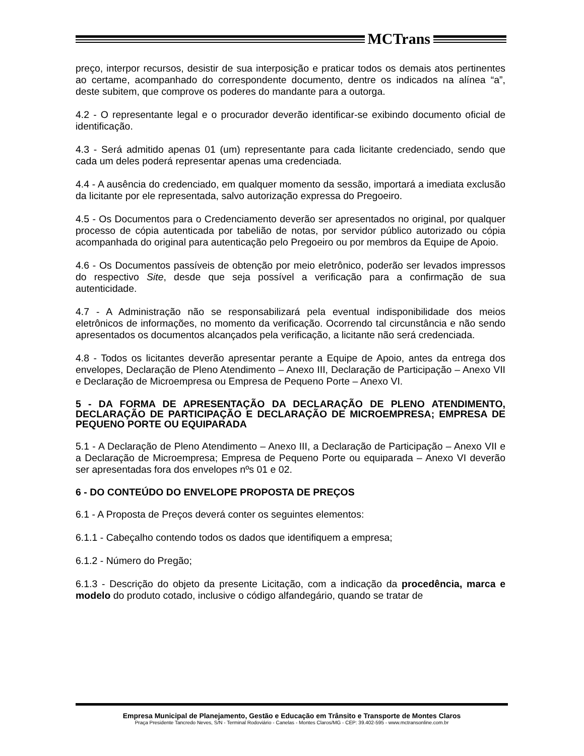MCTrans
preço, interpor recursos, desistir de sua interposição e praticar todos os demais atos pertinentes ao certame, acompanhado do correspondente documento, dentre os indicados na alínea “a”, deste subitem, que comprove os poderes do mandante para a outorga.
4.2 - O representante legal e o procurador deverão identificar-se exibindo documento oficial de identificação.
4.3 - Será admitido apenas 01 (um) representante para cada licitante credenciado, sendo que cada um deles poderá representar apenas uma credenciada.
4.4 - A ausência do credenciado, em qualquer momento da sessão, importará a imediata exclusão da licitante por ele representada, salvo autorização expressa do Pregoeiro.
4.5 - Os Documentos para o Credenciamento deverão ser apresentados no original, por qualquer processo de cópia autenticada por tabelião de notas, por servidor público autorizado ou cópia acompanhada do original para autenticação pelo Pregoeiro ou por membros da Equipe de Apoio.
4.6 - Os Documentos passíveis de obtenção por meio eletrônico, poderão ser levados impressos do respectivo Site, desde que seja possível a verificação para a confirmação de sua autenticidade.
4.7 - A Administração não se responsabilizará pela eventual indisponibilidade dos meios eletrônicos de informações, no momento da verificação. Ocorrendo tal circunstância e não sendo apresentados os documentos alcançados pela verificação, a licitante não será credenciada.
4.8 - Todos os licitantes deverão apresentar perante a Equipe de Apoio, antes da entrega dos envelopes, Declaração de Pleno Atendimento – Anexo III, Declaração de Participação – Anexo VII e Declaração de Microempresa ou Empresa de Pequeno Porte – Anexo VI.
5 - DA FORMA DE APRESENTAÇÃO DA DECLARAÇÃO DE PLENO ATENDIMENTO, DECLARAÇÃO DE PARTICIPAÇÃO E DECLARAÇÃO DE MICROEMPRESA; EMPRESA DE PEQUENO PORTE OU EQUIPARADA
5.1 - A Declaração de Pleno Atendimento – Anexo III, a Declaração de Participação – Anexo VII e a Declaração de Microempresa; Empresa de Pequeno Porte ou equiparada – Anexo VI deverão ser apresentadas fora dos envelopes nºs 01 e 02.
6 - DO CONTEÚDO DO ENVELOPE PROPOSTA DE PREÇOS
6.1 - A Proposta de Preços deverá conter os seguintes elementos:
6.1.1 - Cabeçalho contendo todos os dados que identifiquem a empresa;
6.1.2 - Número do Pregão;
6.1.3 - Descrição do objeto da presente Licitação, com a indicação da procedência, marca e modelo do produto cotado, inclusive o código alfandegário, quando se tratar de
Empresa Municipal de Planejamento, Gestão e Educação em Trânsito e Transporte de Montes Claros
Praça Presidente Tancredo Neves, S/N - Terminal Rodoviário - Canelas - Montes Claros/MG - CEP: 39.402-595 - www.mctransonline.com.br